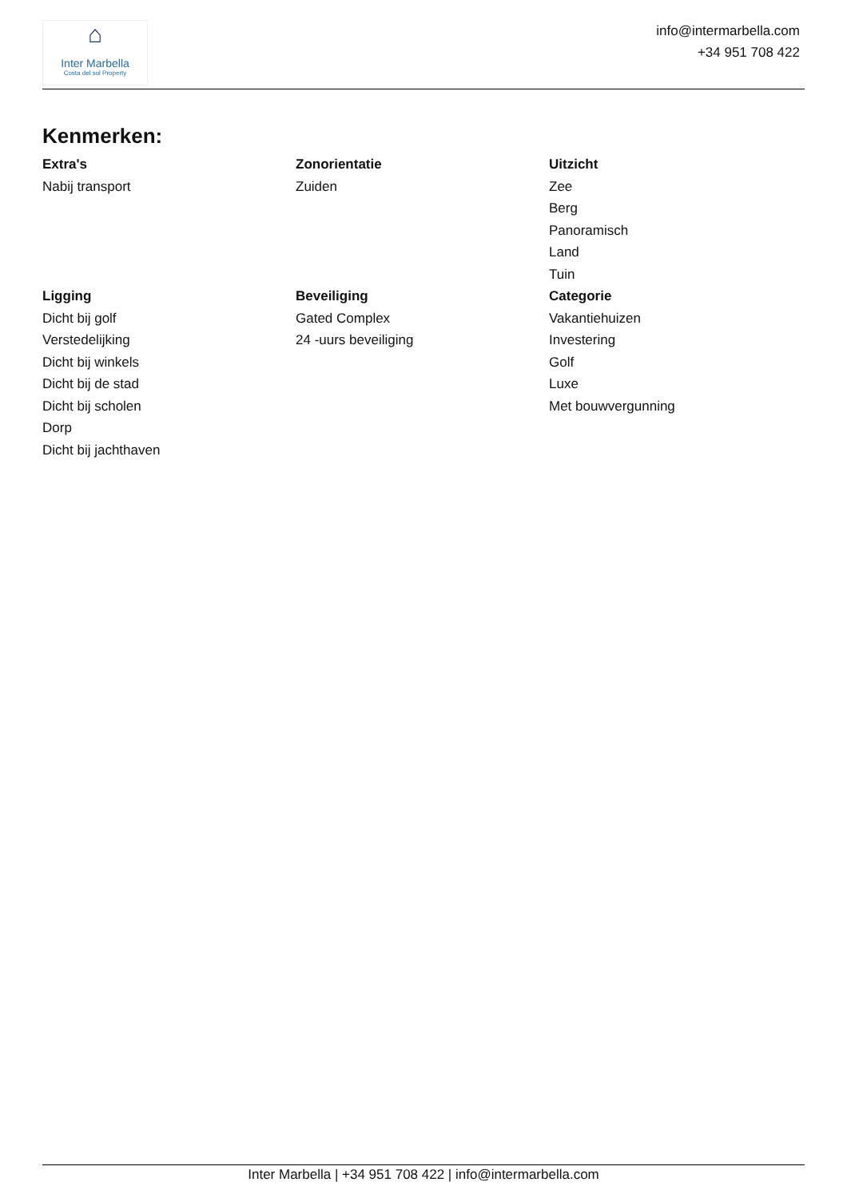⌂
Inter Marbella
Costa del sol Property
info@intermarbella.com
+34 951 708 422
Kenmerken:
Extra's
Nabij transport
Zonorientatie
Zuiden
Uitzicht
Zee
Berg
Panoramisch
Land
Tuin
Ligging
Dicht bij golf
Verstedelijking
Dicht bij winkels
Dicht bij de stad
Dicht bij scholen
Dorp
Dicht bij jachthaven
Beveiliging
Gated Complex
24 -uurs beveiliging
Categorie
Vakantiehuizen
Investering
Golf
Luxe
Met bouwvergunning
Inter Marbella | +34 951 708 422 | info@intermarbella.com